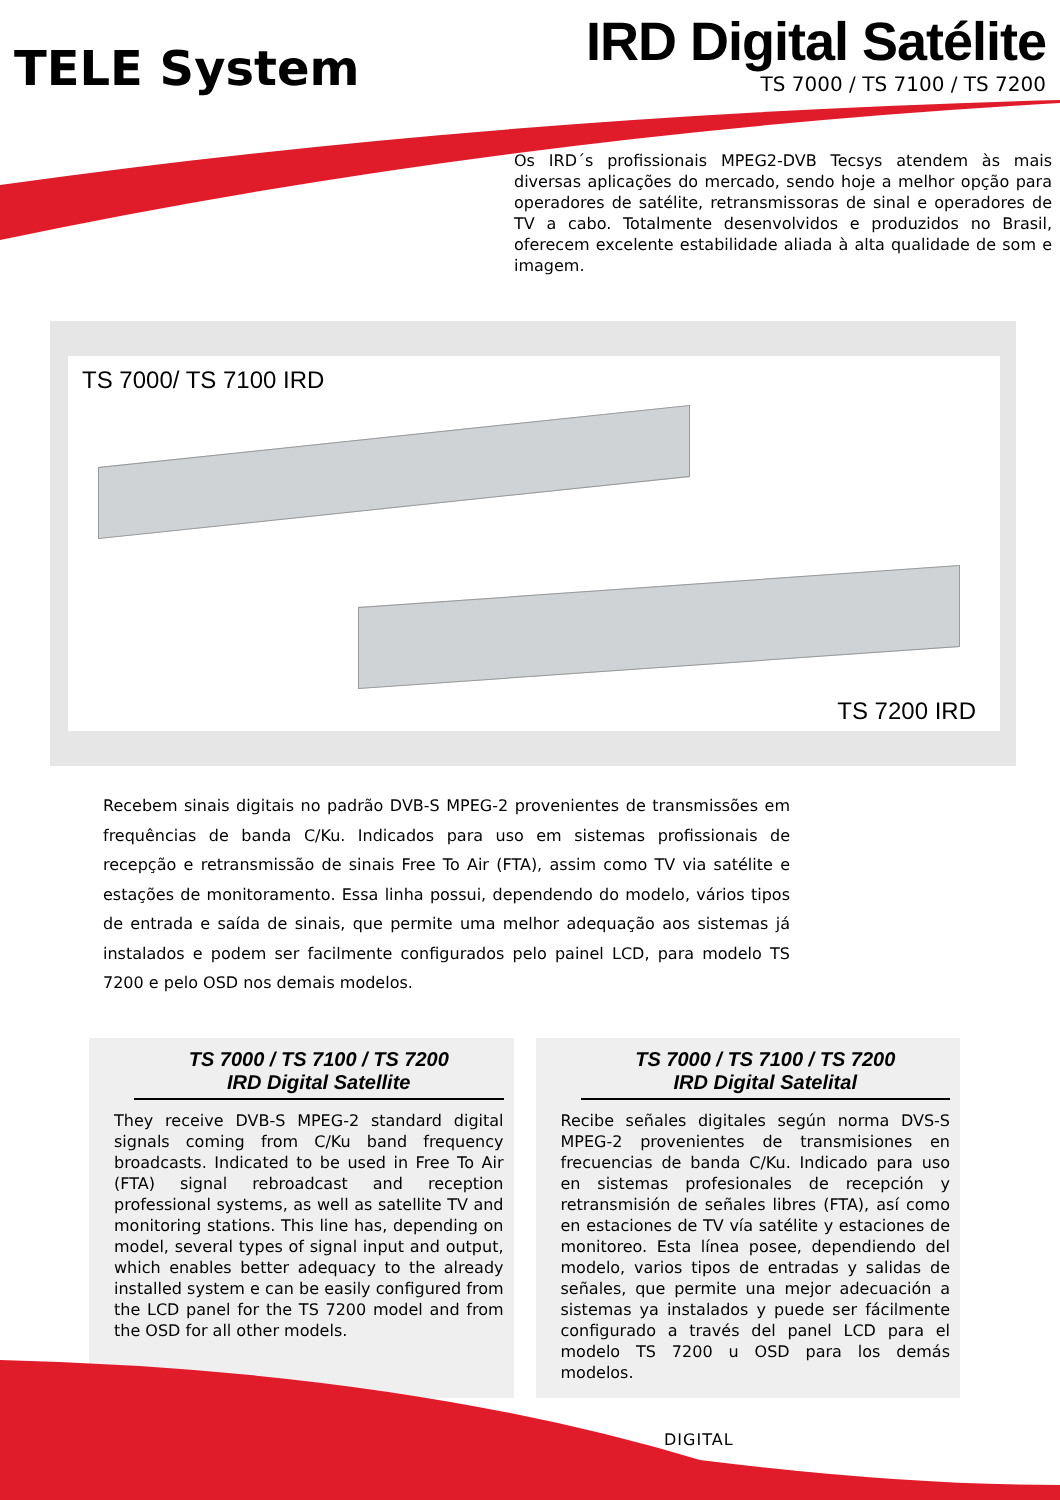TELE System
IRD Digital Satélite
TS 7000 / TS 7100 / TS 7200
Os IRD´s profissionais MPEG2-DVB Tecsys atendem às mais diversas aplicações do mercado, sendo hoje a melhor opção para operadores de satélite, retransmissoras de sinal e operadores de TV a cabo. Totalmente desenvolvidos e produzidos no Brasil, oferecem excelente estabilidade aliada à alta qualidade de som e imagem.
TS 7000/ TS 7100 IRD
TS 7200 IRD
Recebem sinais digitais no padrão DVB-S MPEG-2 provenientes de transmissões em frequências de banda C/Ku. Indicados para uso em sistemas profissionais de recepção e retransmissão de sinais Free To Air (FTA), assim como TV via satélite e estações de monitoramento. Essa linha possui, dependendo do modelo, vários tipos de entrada e saída de sinais, que permite uma melhor adequação aos sistemas já instalados e podem ser facilmente configurados pelo painel LCD, para modelo TS 7200 e pelo OSD nos demais modelos.
TS 7000 / TS 7100 / TS 7200
IRD Digital Satellite
They receive DVB-S MPEG-2 standard digital signals coming from C/Ku band frequency broadcasts. Indicated to be used in Free To Air (FTA) signal rebroadcast and reception professional systems, as well as satellite TV and monitoring stations. This line has, depending on model, several types of signal input and output, which enables better adequacy to the already installed system e can be easily configured from the LCD panel for the TS 7200 model and from the OSD for all other models.
TS 7000 / TS 7100 / TS 7200
IRD Digital Satelital
Recibe señales digitales según norma DVS-S MPEG-2 provenientes de transmisiones en frecuencias de banda C/Ku. Indicado para uso en sistemas profesionales de recepción y retransmisión de señales libres (FTA), así como en estaciones de TV vía satélite y estaciones de monitoreo. Esta línea posee, dependiendo del modelo, varios tipos de entradas y salidas de señales, que permite una mejor adecuación a sistemas ya instalados y puede ser fácilmente configurado a través del panel LCD para el modelo TS 7200 u OSD para los demás modelos.
DIGITAL